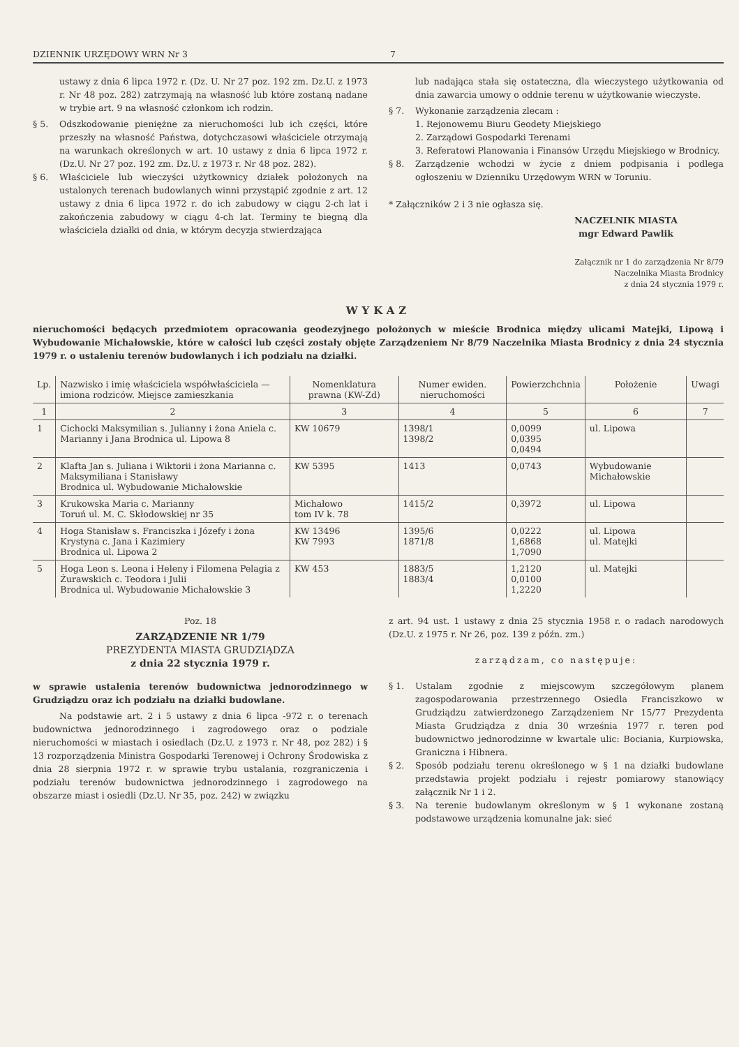DZIENNIK URZĘDOWY WRN Nr 3 7
ustawy z dnia 6 lipca 1972 r. (Dz. U. Nr 27 poz. 192 zm. Dz.U. z 1973 r. Nr 48 poz. 282) zatrzymają na własność lub które zostaną nadane w trybie art. 9 na własność członkom ich rodzin.
§ 5. Odszkodowanie pieniężne za nieruchomości lub ich części, które przeszły na własność Państwa, dotychczasowi właściciele otrzymają na warunkach określonych w art. 10 ustawy z dnia 6 lipca 1972 r. (Dz.U. Nr 27 poz. 192 zm. Dz.U. z 1973 r. Nr 48 poz. 282).
§ 6. Właściciele lub wieczyści użytkownicy działek położonych na ustalonych terenach budowlanych winni przystąpić zgodnie z art. 12 ustawy z dnia 6 lipca 1972 r. do ich zabudowy w ciągu 2-ch lat i zakończenia zabudowy w ciągu 4-ch lat. Terminy te biegną dla właściciela działki od dnia, w którym decyzja stwierdzająca
lub nadająca stała się ostateczna, dla wieczystego użytkowania od dnia zawarcia umowy o oddnie terenu w użytkowanie wieczyste.
§ 7. Wykonanie zarządzenia zlecam :
1. Rejonowemu Biuru Geodety Miejskiego
2. Zarządowi Gospodarki Terenami
3. Referatowi Planowania i Finansów Urzędu Miejskiego w Brodnicy.
§ 8. Zarządzenie wchodzi w życie z dniem podpisania i podlega ogłoszeniu w Dzienniku Urzędowym WRN w Toruniu.
* Załączników 2 i 3 nie ogłasza się.
NACZELNIK MIASTA
mgr Edward Pawlik
Załącznik nr 1 do zarządzenia Nr 8/79
Naczelnika Miasta Brodnicy
z dnia 24 stycznia 1979 r.
WYKAZ
nieruchomości będących przedmiotem opracowania geodezyjnego położonych w mieście Brodnica między ulicami Matejki, Lipową i Wybudowanie Michałowskie, które w całości lub części zostały objęte Zarządzeniem Nr 8/79 Naczelnika Miasta Brodnicy z dnia 24 stycznia 1979 r. o ustaleniu terenów budowlanych i ich podziału na działki.
| Lp. | Nazwisko i imię właściciela współwłaściciela — imiona rodziców. Miejsce zamieszkania | Nomenklatura prawna (KW-Zd) | Numer ewiden. nieruchomości | Powierzchchnia | Położenie | Uwagi |
| --- | --- | --- | --- | --- | --- | --- |
| 1 | 2 | 3 | 4 | 5 | 6 | 7 |
| 1 | Cichocki Maksymilian s. Julianny i żona Aniela c. Marianny i Jana Brodnica ul. Lipowa 8 | KW 10679 | 1398/1 1398/2 | 0,0099 0,0395 0,0494 | ul. Lipowa | |
| 2 | Klafta Jan s. Juliana i Wiktorii i żona Marianna c. Maksymiliana i Stanisławy Brodnica ul. Wybudowanie Michałowskie | KW 5395 | 1413 | 0,0743 | Wybudowanie Michałowskie | |
| 3 | Krukowska Maria c. Marianny Toruń ul. M. C. Skłodowskiej nr 35 | Michałowo tom IV k. 78 | 1415/2 | 0,3972 | ul. Lipowa | |
| 4 | Hoga Stanisław s. Franciszka i Józefy i żona Krystyna c. Jana i Kazimiery Brodnica ul. Lipowa 2 | KW 13496 KW 7993 | 1395/6 1871/8 | 0,0222 1,6868 1,7090 | ul. Lipowa ul. Matejki | |
| 5 | Hoga Leon s. Leona i Heleny i Filomena Pelagia z Żurawskich c. Teodora i Julii Brodnica ul. Wybudowanie Michałowskie 3 | KW 453 | 1883/5 1883/4 | 1,2120 0,0100 1,2220 | ul. Matejki | |
Poz. 18
ZARZĄDZENIE NR 1/79
PREZYDENTA MIASTA GRUDZIĄDZA
z dnia 22 stycznia 1979 r.
w sprawie ustalenia terenów budownictwa jednorodzinnego w Grudziądzu oraz ich podziału na działki budowlane.
Na podstawie art. 2 i 5 ustawy z dnia 6 lipca -972 r. o terenach budownictwa jednorodzinnego i zagrodowego oraz o podziale nieruchomości w miastach i osiedlach (Dz.U. z 1973 r. Nr 48, poz 282) i § 13 rozporządzenia Ministra Gospodarki Terenowej i Ochrony Środowiska z dnia 28 sierpnia 1972 r. w sprawie trybu ustalania, rozgraniczenia i podziału terenów budownictwa jednorodzinnego i zagrodowego na obszarze miast i osiedli (Dz.U. Nr 35, poz. 242) w związku
z art. 94 ust. 1 ustawy z dnia 25 stycznia 1958 r. o radach narodowych (Dz.U. z 1975 r. Nr 26, poz. 139 z późn. zm.)
zarządzam, co następuje:
§ 1. Ustalam zgodnie z miejscowym szczegółowym planem zagospodarowania przestrzennego Osiedla Franciszkowo w Grudziądzu zatwierdzonego Zarządzeniem Nr 15/77 Prezydenta Miasta Grudziądza z dnia 30 września 1977 r. teren pod budownictwo jednorodzinne w kwartale ulic: Bociania, Kurpiowska, Graniczna i Hibnera.
§ 2. Sposób podziału terenu określonego w § 1 na działki budowlane przedstawia projekt podziału i rejestr pomiarowy stanowiący załącznik Nr 1 i 2.
§ 3. Na terenie budowlanym określonym w § 1 wykonane zostaną podstawowe urządzenia komunalne jak: sieć